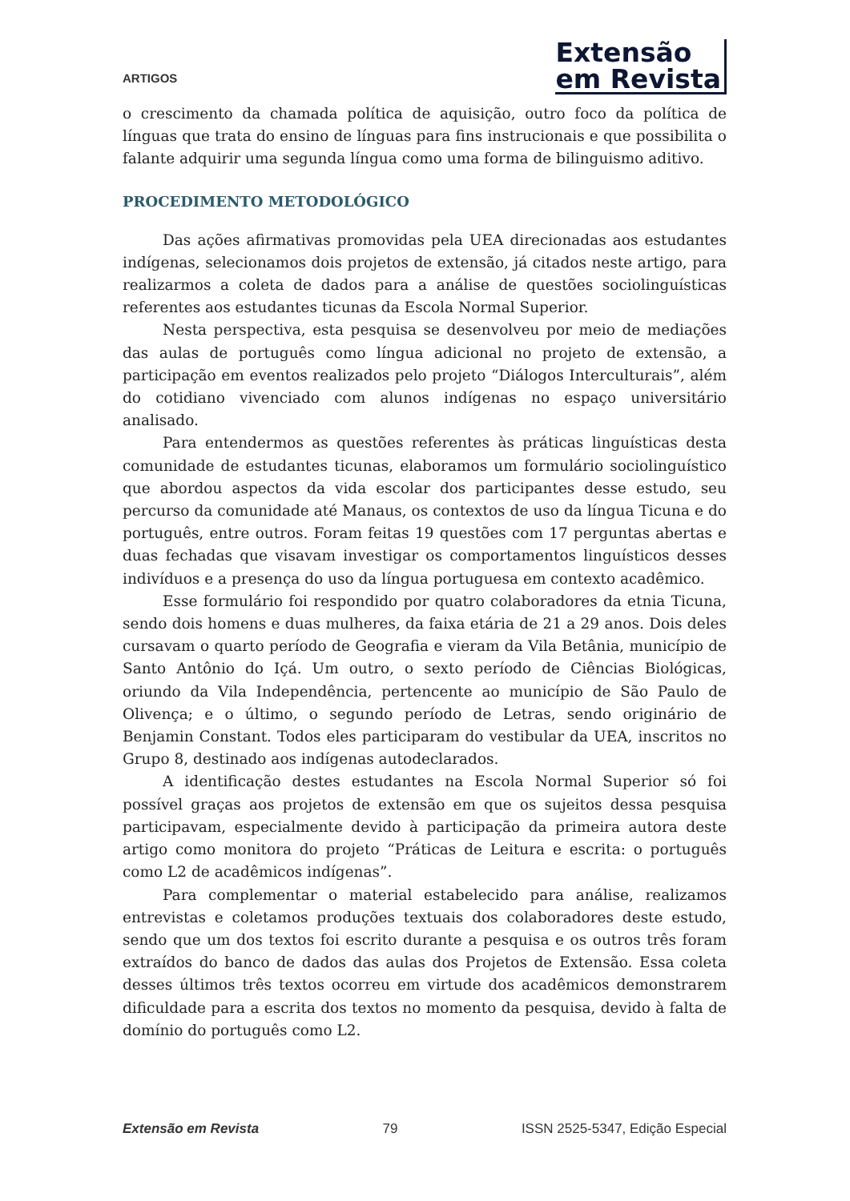ARTIGOS
Extensão
em Revista
o crescimento da chamada política de aquisição, outro foco da política de línguas que trata do ensino de línguas para fins instrucionais e que possibilita o falante adquirir uma segunda língua como uma forma de bilinguismo aditivo.
PROCEDIMENTO METODOLÓGICO
Das ações afirmativas promovidas pela UEA direcionadas aos estudantes indígenas, selecionamos dois projetos de extensão, já citados neste artigo, para realizarmos a coleta de dados para a análise de questões sociolinguísticas referentes aos estudantes ticunas da Escola Normal Superior.
Nesta perspectiva, esta pesquisa se desenvolveu por meio de mediações das aulas de português como língua adicional no projeto de extensão, a participação em eventos realizados pelo projeto “Diálogos Interculturais”, além do cotidiano vivenciado com alunos indígenas no espaço universitário analisado.
Para entendermos as questões referentes às práticas linguísticas desta comunidade de estudantes ticunas, elaboramos um formulário sociolinguístico que abordou aspectos da vida escolar dos participantes desse estudo, seu percurso da comunidade até Manaus, os contextos de uso da língua Ticuna e do português, entre outros. Foram feitas 19 questões com 17 perguntas abertas e duas fechadas que visavam investigar os comportamentos linguísticos desses indivíduos e a presença do uso da língua portuguesa em contexto acadêmico.
Esse formulário foi respondido por quatro colaboradores da etnia Ticuna, sendo dois homens e duas mulheres, da faixa etária de 21 a 29 anos. Dois deles cursavam o quarto período de Geografia e vieram da Vila Betânia, município de Santo Antônio do Içá. Um outro, o sexto período de Ciências Biológicas, oriundo da Vila Independência, pertencente ao município de São Paulo de Olivença; e o último, o segundo período de Letras, sendo originário de Benjamin Constant. Todos eles participaram do vestibular da UEA, inscritos no Grupo 8, destinado aos indígenas autodeclarados.
A identificação destes estudantes na Escola Normal Superior só foi possível graças aos projetos de extensão em que os sujeitos dessa pesquisa participavam, especialmente devido à participação da primeira autora deste artigo como monitora do projeto “Práticas de Leitura e escrita: o português como L2 de acadêmicos indígenas”.
Para complementar o material estabelecido para análise, realizamos entrevistas e coletamos produções textuais dos colaboradores deste estudo, sendo que um dos textos foi escrito durante a pesquisa e os outros três foram extraídos do banco de dados das aulas dos Projetos de Extensão. Essa coleta desses últimos três textos ocorreu em virtude dos acadêmicos demonstrarem dificuldade para a escrita dos textos no momento da pesquisa, devido à falta de domínio do português como L2.
Extensão em Revista 79 ISSN 2525-5347, Edição Especial